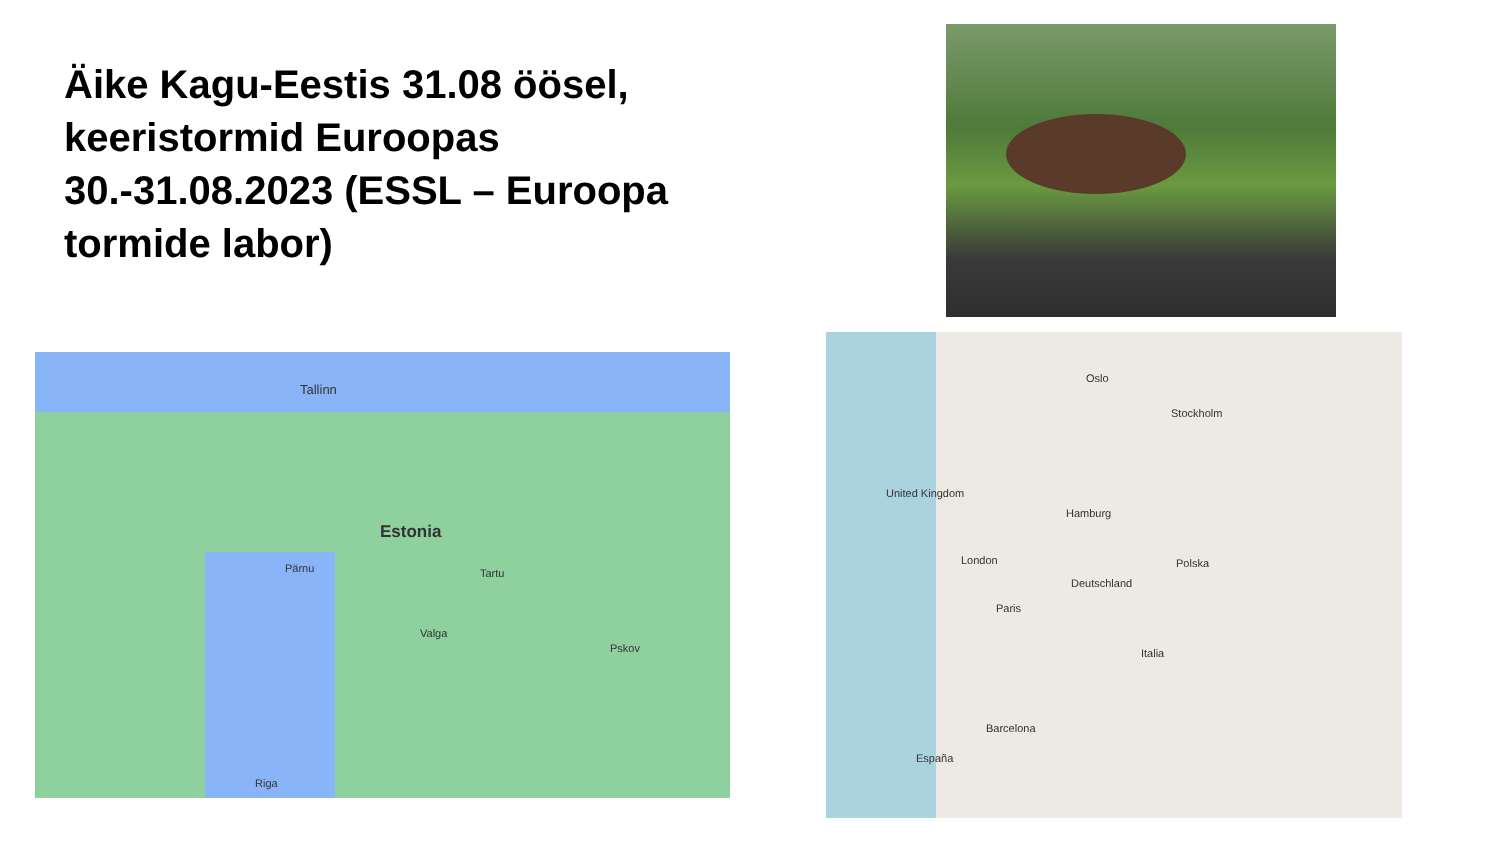Äike Kagu-Eestis 31.08 öösel, keeristormid Euroopas 30.-31.08.2023 (ESSL – Euroopa tormide labor)
Tallinn
Estonia
Pärnu Tartu
Valga
Pskov
Riga
Oslo
Stockholm
United Kingdom
Hamburg
London
Paris
Deutschland
Polska
Italia
Barcelona
España